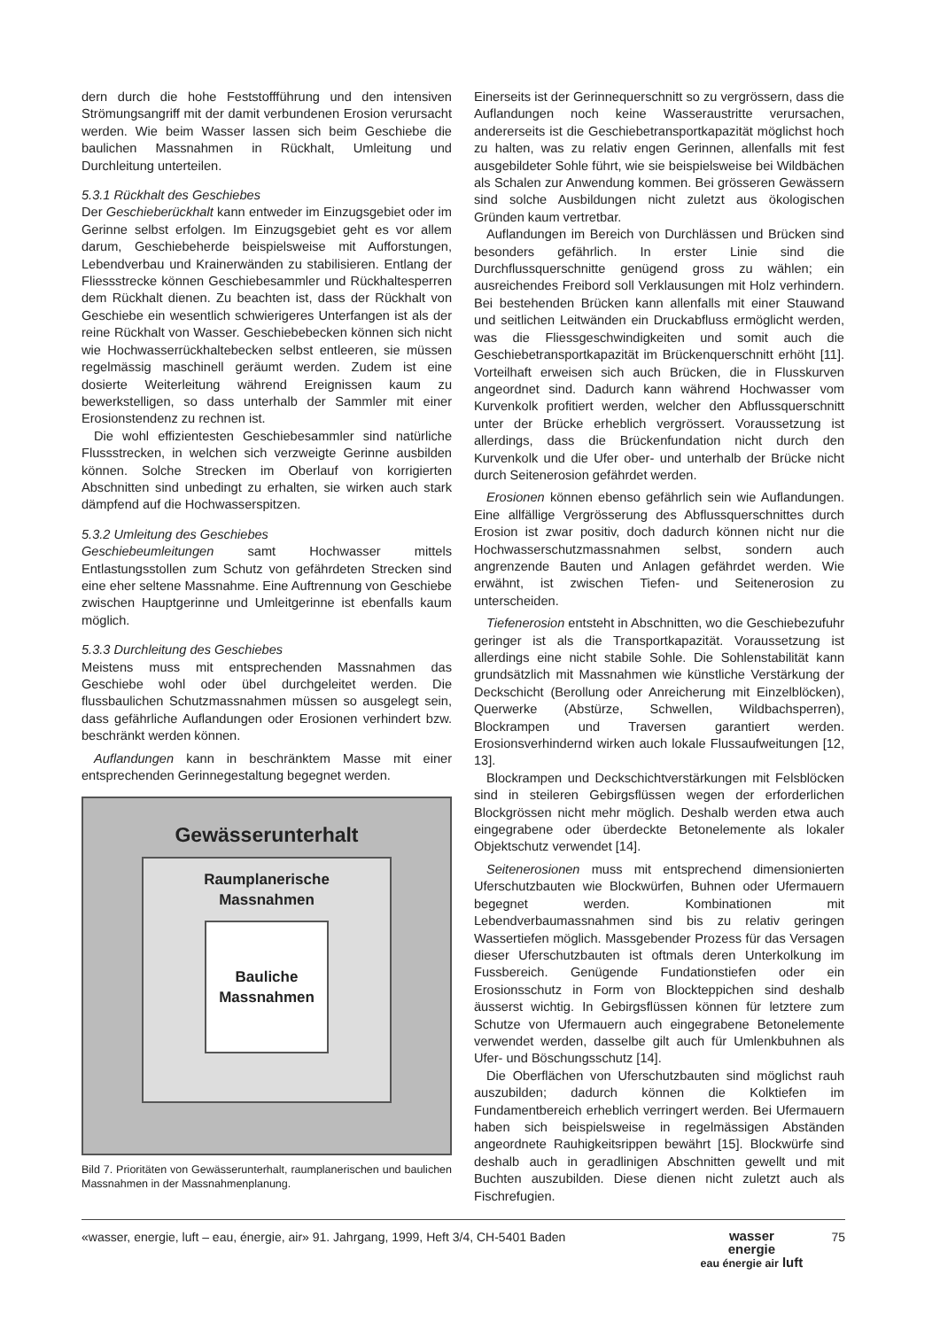dern durch die hohe Feststoffführung und den intensiven Strömungsangriff mit der damit verbundenen Erosion verursacht werden. Wie beim Wasser lassen sich beim Geschiebe die baulichen Massnahmen in Rückhalt, Umleitung und Durchleitung unterteilen.
5.3.1 Rückhalt des Geschiebes
Der Geschieberückhalt kann entweder im Einzugsgebiet oder im Gerinne selbst erfolgen. Im Einzugsgebiet geht es vor allem darum, Geschiebeherde beispielsweise mit Aufforstungen, Lebendverbau und Krainerwänden zu stabilisieren. Entlang der Fliessstrecke können Geschiebesammler und Rückhaltesperren dem Rückhalt dienen. Zu beachten ist, dass der Rückhalt von Geschiebe ein wesentlich schwierigeres Unterfangen ist als der reine Rückhalt von Wasser. Geschiebebecken können sich nicht wie Hochwasserrückhaltebecken selbst entleeren, sie müssen regelmässig maschinell geräumt werden. Zudem ist eine dosierte Weiterleitung während Ereignissen kaum zu bewerkstelligen, so dass unterhalb der Sammler mit einer Erosionstendenz zu rechnen ist.
Die wohl effizientesten Geschiebesammler sind natürliche Flussstrecken, in welchen sich verzweigte Gerinne ausbilden können. Solche Strecken im Oberlauf von korrigierten Abschnitten sind unbedingt zu erhalten, sie wirken auch stark dämpfend auf die Hochwasserspitzen.
5.3.2 Umleitung des Geschiebes
Geschiebeumleitungen samt Hochwasser mittels Entlastungsstollen zum Schutz von gefährdeten Strecken sind eine eher seltene Massnahme. Eine Auftrennung von Geschiebe zwischen Hauptgerinne und Umleitgerinne ist ebenfalls kaum möglich.
5.3.3 Durchleitung des Geschiebes
Meistens muss mit entsprechenden Massnahmen das Geschiebe wohl oder übel durchgeleitet werden. Die flussbaulichen Schutzmassnahmen müssen so ausgelegt sein, dass gefährliche Auflandungen oder Erosionen verhindert bzw. beschränkt werden können.
Auflandungen kann in beschränktem Masse mit einer entsprechenden Gerinnegestaltung begegnet werden.
Gewässerunterhalt
Raumplanerische
Massnahmen
Bauliche
Massnahmen
Bild 7. Prioritäten von Gewässerunterhalt, raumplanerischen und baulichen Massnahmen in der Massnahmenplanung.
Einerseits ist der Gerinnequerschnitt so zu vergrössern, dass die Auflandungen noch keine Wasseraustritte verursachen, andererseits ist die Geschiebetransportkapazität möglichst hoch zu halten, was zu relativ engen Gerinnen, allenfalls mit fest ausgebildeter Sohle führt, wie sie beispielsweise bei Wildbächen als Schalen zur Anwendung kommen. Bei grösseren Gewässern sind solche Ausbildungen nicht zuletzt aus ökologischen Gründen kaum vertretbar.
Auflandungen im Bereich von Durchlässen und Brücken sind besonders gefährlich. In erster Linie sind die Durchflussquerschnitte genügend gross zu wählen; ein ausreichendes Freibord soll Verklausungen mit Holz verhindern. Bei bestehenden Brücken kann allenfalls mit einer Stauwand und seitlichen Leitwänden ein Druckabfluss ermöglicht werden, was die Fliessgeschwindigkeiten und somit auch die Geschiebetransportkapazität im Brückenquerschnitt erhöht [11]. Vorteilhaft erweisen sich auch Brücken, die in Flusskurven angeordnet sind. Dadurch kann während Hochwasser vom Kurvenkolk profitiert werden, welcher den Abflussquerschnitt unter der Brücke erheblich vergrössert. Voraussetzung ist allerdings, dass die Brückenfundation nicht durch den Kurvenkolk und die Ufer ober- und unterhalb der Brücke nicht durch Seitenerosion gefährdet werden.
Erosionen können ebenso gefährlich sein wie Auflandungen. Eine allfällige Vergrösserung des Abflussquerschnittes durch Erosion ist zwar positiv, doch dadurch können nicht nur die Hochwasserschutzmassnahmen selbst, sondern auch angrenzende Bauten und Anlagen gefährdet werden. Wie erwähnt, ist zwischen Tiefen- und Seitenerosion zu unterscheiden.
Tiefenerosion entsteht in Abschnitten, wo die Geschiebezufuhr geringer ist als die Transportkapazität. Voraussetzung ist allerdings eine nicht stabile Sohle. Die Sohlenstabilität kann grundsätzlich mit Massnahmen wie künstliche Verstärkung der Deckschicht (Berollung oder Anreicherung mit Einzelblöcken), Querwerke (Abstürze, Schwellen, Wildbachsperren), Blockrampen und Traversen garantiert werden. Erosionsverhindernd wirken auch lokale Flussaufweitungen [12, 13].
Blockrampen und Deckschichtverstärkungen mit Felsblöcken sind in steileren Gebirgsflüssen wegen der erforderlichen Blockgrössen nicht mehr möglich. Deshalb werden etwa auch eingegrabene oder überdeckte Betonelemente als lokaler Objektschutz verwendet [14].
Seitenerosionen muss mit entsprechend dimensionierten Uferschutzbauten wie Blockwürfen, Buhnen oder Ufermauern begegnet werden. Kombinationen mit Lebendverbaumassnahmen sind bis zu relativ geringen Wassertiefen möglich. Massgebender Prozess für das Versagen dieser Uferschutzbauten ist oftmals deren Unterkolkung im Fussbereich. Genügende Fundationstiefen oder ein Erosionsschutz in Form von Blockteppichen sind deshalb äusserst wichtig. In Gebirgsflüssen können für letztere zum Schutze von Ufermauern auch eingegrabene Betonelemente verwendet werden, dasselbe gilt auch für Umlenkbuhnen als Ufer- und Böschungsschutz [14].
Die Oberflächen von Uferschutzbauten sind möglichst rauh auszubilden; dadurch können die Kolktiefen im Fundamentbereich erheblich verringert werden. Bei Ufermauern haben sich beispielsweise in regelmässigen Abständen angeordnete Rauhigkeitsrippen bewährt [15]. Blockwürfe sind deshalb auch in geradlinigen Abschnitten gewellt und mit Buchten auszubilden. Diese dienen nicht zuletzt auch als Fischrefugien.
«wasser, energie, luft – eau, énergie, air» 91. Jahrgang, 1999, Heft 3/4, CH-5401 Baden wasser
energie
eau énergie air luft 75